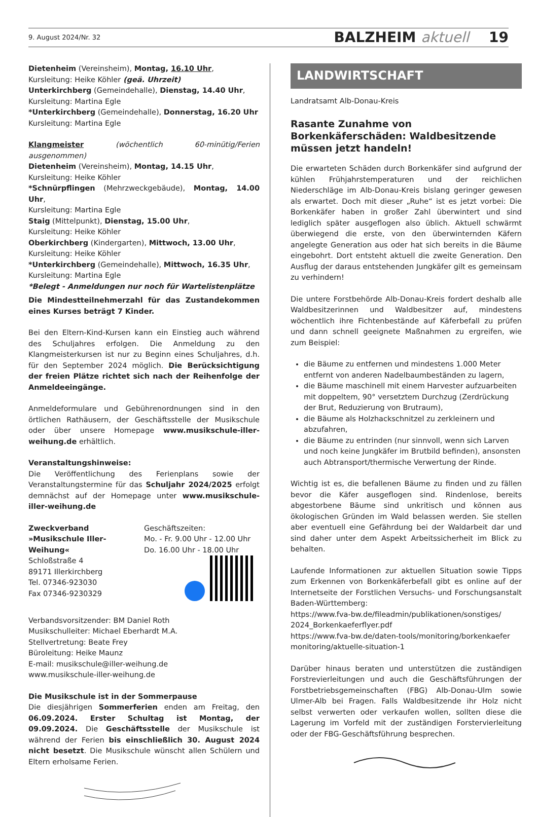9. August 2024/Nr. 32 BALZHEIM aktuell 19
Dietenheim (Vereinsheim), Montag, 16.10 Uhr,
Kursleitung: Heike Köhler (geä. Uhrzeit)
Unterkirchberg (Gemeindehalle), Dienstag, 14.40 Uhr,
Kursleitung: Martina Egle
*Unterkirchberg (Gemeindehalle), Donnerstag, 16.20 Uhr
Kursleitung: Martina Egle
Klangmeister (wöchentlich 60-minütig/Ferien ausgenommen)
Dietenheim (Vereinsheim), Montag, 14.15 Uhr,
Kursleitung: Heike Köhler
*Schnürpflingen (Mehrzweckgebäude), Montag, 14.00 Uhr,
Kursleitung: Martina Egle
Staig (Mittelpunkt), Dienstag, 15.00 Uhr,
Kursleitung: Heike Köhler
Oberkirchberg (Kindergarten), Mittwoch, 13.00 Uhr,
Kursleitung: Heike Köhler
*Unterkirchberg (Gemeindehalle), Mittwoch, 16.35 Uhr,
Kursleitung: Martina Egle
*Belegt - Anmeldungen nur noch für Wartelistenplätze
Die Mindestteilnehmerzahl für das Zustandekommen eines Kurses beträgt 7 Kinder.
Bei den Eltern-Kind-Kursen kann ein Einstieg auch während des Schuljahres erfolgen. Die Anmeldung zu den Klangmeisterkursen ist nur zu Beginn eines Schuljahres, d.h. für den September 2024 möglich. Die Berücksichtigung der freien Plätze richtet sich nach der Reihenfolge der Anmeldeeingänge.
Anmeldeformulare und Gebührenordnungen sind in den örtlichen Rathäusern, der Geschäftsstelle der Musikschule oder über unsere Homepage www.musikschule-iller-weihung.de erhältlich.
Veranstaltungshinweise:
Die Veröffentlichung des Ferienplans sowie der Veranstaltungstermine für das Schuljahr 2024/2025 erfolgt demnächst auf der Homepage unter www.musikschule-iller-weihung.de
Zweckverband
»Musikschule Iller-Weihung«
Schloßstraße 4
89171 Illerkirchberg
Tel. 07346-923030
Fax 07346-9230329
Geschäftszeiten:
Mo. - Fr. 9.00 Uhr - 12.00 Uhr
Do. 16.00 Uhr - 18.00 Uhr
Verbandsvorsitzender: BM Daniel Roth
Musikschulleiter: Michael Eberhardt M.A.
Stellvertretung: Beate Frey
Büroleitung: Heike Maunz
E-mail: musikschule@iller-weihung.de
www.musikschule-iller-weihung.de
Die Musikschule ist in der Sommerpause
Die diesjährigen Sommerferien enden am Freitag, den 06.09.2024. Erster Schultag ist Montag, der 09.09.2024. Die Geschäftsstelle der Musikschule ist während der Ferien bis einschließlich 30. August 2024 nicht besetzt. Die Musikschule wünscht allen Schülern und Eltern erholsame Ferien.
LANDWIRTSCHAFT
Landratsamt Alb-Donau-Kreis
Rasante Zunahme von Borkenkäferschäden: Waldbesitzende müssen jetzt handeln!
Die erwarteten Schäden durch Borkenkäfer sind aufgrund der kühlen Frühjahrstemperaturen und der reichlichen Niederschläge im Alb-Donau-Kreis bislang geringer gewesen als erwartet. Doch mit dieser „Ruhe“ ist es jetzt vorbei: Die Borkenkäfer haben in großer Zahl überwintert und sind lediglich später ausgeflogen also üblich. Aktuell schwärmt überwiegend die erste, von den überwinternden Käfern angelegte Generation aus oder hat sich bereits in die Bäume eingebohrt. Dort entsteht aktuell die zweite Generation. Den Ausflug der daraus entstehenden Jungkäfer gilt es gemeinsam zu verhindern!
Die untere Forstbehörde Alb-Donau-Kreis fordert deshalb alle Waldbesitzerinnen und Waldbesitzer auf, mindestens wöchentlich ihre Fichtenbestände auf Käferbefall zu prüfen und dann schnell geeignete Maßnahmen zu ergreifen, wie zum Beispiel:
die Bäume zu entfernen und mindestens 1.000 Meter entfernt von anderen Nadelbaumbeständen zu lagern,
die Bäume maschinell mit einem Harvester aufzuarbeiten mit doppeltem, 90° versetztem Durchzug (Zerdrückung der Brut, Reduzierung von Brutraum),
die Bäume als Holzhackschnitzel zu zerkleinern und abzufahren,
die Bäume zu entrinden (nur sinnvoll, wenn sich Larven und noch keine Jungkäfer im Brutbild befinden), ansonsten auch Abtransport/thermische Verwertung der Rinde.
Wichtig ist es, die befallenen Bäume zu finden und zu fällen bevor die Käfer ausgeflogen sind. Rindenlose, bereits abgestorbene Bäume sind unkritisch und können aus ökologischen Gründen im Wald belassen werden. Sie stellen aber eventuell eine Gefährdung bei der Waldarbeit dar und sind daher unter dem Aspekt Arbeitssicherheit im Blick zu behalten.
Laufende Informationen zur aktuellen Situation sowie Tipps zum Erkennen von Borkenkäferbefall gibt es online auf der Internetseite der Forstlichen Versuchs- und Forschungsanstalt Baden-Württemberg:
https://www.fva-bw.de/fileadmin/publikationen/sonstiges/ 2024_Borkenkaeferflyer.pdf
https://www.fva-bw.de/daten-tools/monitoring/borkenkaefer monitoring/aktuelle-situation-1
Darüber hinaus beraten und unterstützen die zuständigen Forstrevierleitungen und auch die Geschäftsführungen der Forstbetriebsgemeinschaften (FBG) Alb-Donau-Ulm sowie Ulmer-Alb bei Fragen. Falls Waldbesitzende ihr Holz nicht selbst verwerten oder verkaufen wollen, sollten diese die Lagerung im Vorfeld mit der zuständigen Forstervierleitung oder der FBG-Geschäftsführung besprechen.